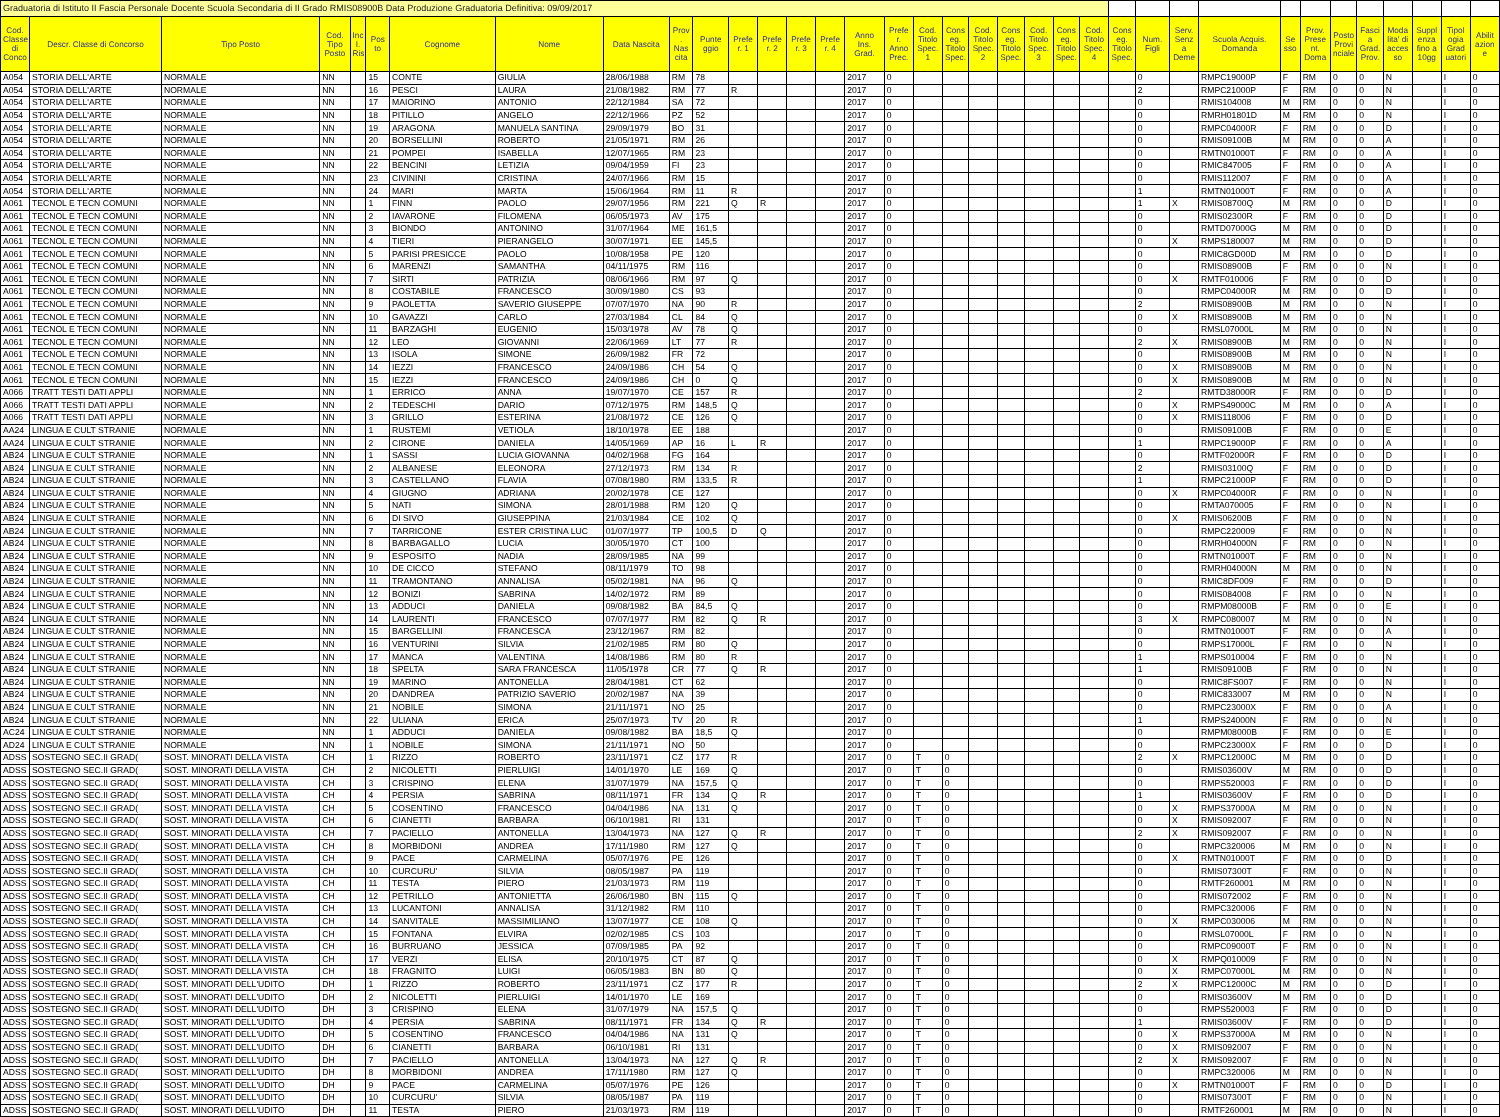| Graduatoria di Istituto II Fascia Personale Docente Scuola Secondaria di II Grado RMIS08900B Data Produzione Graduatoria Definitiva: 09/09/2017 | | | | | | | | | | | | | | | | | | | | | | | | | | | | | | | | | | | |
| Cod. Classe di Conco | Descr. Classe di Concorso | Tipo Posto | Cod. Tipo Posto | Inc I. Ris | Pos to | Cognome | Nome | Data Nascita | Prov . Nas cita | Punte ggio | Prefe r. 1 | Prefe r. 2 | Prefe r. 3 | Prefe r. 4 | Anno Ins. Grad. | Prefe r. Anno Prec. | Cod. Titolo Spec. 1 | Cons eg. Titolo Spec. | Cod. Titolo Spec. 2 | Cons eg. Titolo Spec. | Cod. Titolo Spec. 3 | Cons eg. Titolo Spec. | Cod. Titolo Spec. 4 | Cons eg. Titolo Spec. | Num. Figli | Serv. Senz a Deme | Scuola Acquis. Domanda | Se sso | Prov. Prese nt. Doma | Posto Provi nciale | Fasci a Grad. Prov. | Moda lita' di acces so | Suppl enza fino a 10gg | Tipol ogia Grad uatori | Abilit azion e |
| A054 | STORIA DELL'ARTE | NORMALE | NN | | 15 | CONTE | GIULIA | 28/06/1988 | RM | 78 | | | | | 2017 | 0 | | | | | | | | | 0 | | RMPC19000P | F | RM | 0 | 0 | N | | I | 0 |
| A054 | STORIA DELL'ARTE | NORMALE | NN | | 16 | PESCI | LAURA | 21/08/1982 | RM | 77 | R | | | | 2017 | 0 | | | | | | | | | 2 | | RMPC21000P | F | RM | 0 | 0 | N | | I | 0 |
| A054 | STORIA DELL'ARTE | NORMALE | NN | | 17 | MAIORINO | ANTONIO | 22/12/1984 | SA | 72 | | | | | 2017 | 0 | | | | | | | | | 0 | | RMIS104008 | M | RM | 0 | 0 | N | | I | 0 |
| A054 | STORIA DELL'ARTE | NORMALE | NN | | 18 | PITILLO | ANGELO | 22/12/1966 | PZ | 52 | | | | | 2017 | 0 | | | | | | | | | 0 | | RMRH01801D | M | RM | 0 | 0 | N | | I | 0 |
| A054 | STORIA DELL'ARTE | NORMALE | NN | | 19 | ARAGONA | MANUELA SANTINA | 29/09/1979 | BO | 31 | | | | | 2017 | 0 | | | | | | | | | 0 | | RMPC04000R | F | RM | 0 | 0 | D | | I | 0 |
| A054 | STORIA DELL'ARTE | NORMALE | NN | | 20 | BORSELLINI | ROBERTO | 21/05/1971 | RM | 26 | | | | | 2017 | 0 | | | | | | | | | 0 | | RMIS09100B | M | RM | 0 | 0 | A | | I | 0 |
| A054 | STORIA DELL'ARTE | NORMALE | NN | | 21 | POMPEI | ISABELLA | 12/07/1965 | RM | 23 | | | | | 2017 | 0 | | | | | | | | | 0 | | RMTN01000T | F | RM | 0 | 0 | A | | I | 0 |
| A054 | STORIA DELL'ARTE | NORMALE | NN | | 22 | BENCINI | LETIZIA | 09/04/1959 | FI | 23 | | | | | 2017 | 0 | | | | | | | | | 0 | | RMIC847005 | F | RM | 0 | 0 | A | | I | 0 |
| A054 | STORIA DELL'ARTE | NORMALE | NN | | 23 | CIVININI | CRISTINA | 24/07/1966 | RM | 15 | | | | | 2017 | 0 | | | | | | | | | 0 | | RMIS112007 | F | RM | 0 | 0 | A | | I | 0 |
| A054 | STORIA DELL'ARTE | NORMALE | NN | | 24 | MARI | MARTA | 15/06/1964 | RM | 11 | R | | | | 2017 | 0 | | | | | | | | | 1 | | RMTN01000T | F | RM | 0 | 0 | A | | I | 0 |
| A061 | TECNOL E TECN COMUNI | NORMALE | NN | | 1 | FINN | PAOLO | 29/07/1956 | RM | 221 | Q | R | | | 2017 | 0 | | | | | | | | | 1 | X | RMIS08700Q | M | RM | 0 | 0 | D | | I | 0 |
| A061 | TECNOL E TECN COMUNI | NORMALE | NN | | 2 | IAVARONE | FILOMENA | 06/05/1973 | AV | 175 | | | | | 2017 | 0 | | | | | | | | | 0 | | RMIS02300R | F | RM | 0 | 0 | D | | I | 0 |
| A061 | TECNOL E TECN COMUNI | NORMALE | NN | | 3 | BIONDO | ANTONINO | 31/07/1964 | ME | 161,5 | | | | | 2017 | 0 | | | | | | | | | 0 | | RMTD07000G | M | RM | 0 | 0 | D | | I | 0 |
| A061 | TECNOL E TECN COMUNI | NORMALE | NN | | 4 | TIERI | PIERANGELO | 30/07/1971 | EE | 145,5 | | | | | 2017 | 0 | | | | | | | | | 0 | X | RMPS180007 | M | RM | 0 | 0 | D | | I | 0 |
| A061 | TECNOL E TECN COMUNI | NORMALE | NN | | 5 | PARISI PRESICCE | PAOLO | 10/08/1958 | PE | 120 | | | | | 2017 | 0 | | | | | | | | | 0 | | RMIC8GD00D | M | RM | 0 | 0 | D | | I | 0 |
| A061 | TECNOL E TECN COMUNI | NORMALE | NN | | 6 | MARENZI | SAMANTHA | 04/11/1975 | RM | 116 | | | | | 2017 | 0 | | | | | | | | | 0 | | RMIS08900B | F | RM | 0 | 0 | N | | I | 0 |
| A061 | TECNOL E TECN COMUNI | NORMALE | NN | | 7 | SIRTI | PATRIZIA | 08/06/1966 | RM | 97 | Q | | | | 2017 | 0 | | | | | | | | | 0 | X | RMTF010006 | F | RM | 0 | 0 | D | | I | 0 |
| A061 | TECNOL E TECN COMUNI | NORMALE | NN | | 8 | COSTABILE | FRANCESCO | 30/09/1980 | CS | 93 | | | | | 2017 | 0 | | | | | | | | | 0 | | RMPC04000R | M | RM | 0 | 0 | D | | I | 0 |
| A061 | TECNOL E TECN COMUNI | NORMALE | NN | | 9 | PAOLETTA | SAVERIO GIUSEPPE | 07/07/1970 | NA | 90 | R | | | | 2017 | 0 | | | | | | | | | 2 | | RMIS08900B | M | RM | 0 | 0 | N | | I | 0 |
| A061 | TECNOL E TECN COMUNI | NORMALE | NN | | 10 | GAVAZZI | CARLO | 27/03/1984 | CL | 84 | Q | | | | 2017 | 0 | | | | | | | | | 0 | X | RMIS08900B | M | RM | 0 | 0 | N | | I | 0 |
| A061 | TECNOL E TECN COMUNI | NORMALE | NN | | 11 | BARZAGHI | EUGENIO | 15/03/1978 | AV | 78 | Q | | | | 2017 | 0 | | | | | | | | | 0 | | RMSL07000L | M | RM | 0 | 0 | N | | I | 0 |
| A061 | TECNOL E TECN COMUNI | NORMALE | NN | | 12 | LEO | GIOVANNI | 22/06/1969 | LT | 77 | R | | | | 2017 | 0 | | | | | | | | | 2 | X | RMIS08900B | M | RM | 0 | 0 | N | | I | 0 |
| A061 | TECNOL E TECN COMUNI | NORMALE | NN | | 13 | ISOLA | SIMONE | 26/09/1982 | FR | 72 | | | | | 2017 | 0 | | | | | | | | | 0 | | RMIS08900B | M | RM | 0 | 0 | N | | I | 0 |
| A061 | TECNOL E TECN COMUNI | NORMALE | NN | | 14 | IEZZI | FRANCESCO | 24/09/1986 | CH | 54 | Q | | | | 2017 | 0 | | | | | | | | | 0 | X | RMIS08900B | M | RM | 0 | 0 | N | | I | 0 |
| A061 | TECNOL E TECN COMUNI | NORMALE | NN | | 15 | IEZZI | FRANCESCO | 24/09/1986 | CH | 0 | Q | | | | 2017 | 0 | | | | | | | | | 0 | X | RMIS08900B | M | RM | 0 | 0 | N | | I | 0 |
| A066 | TRATT TESTI DATI APPLI | NORMALE | NN | | 1 | ERRICO | ANNA | 19/07/1970 | CE | 157 | R | | | | 2017 | 0 | | | | | | | | | 2 | | RMTD38000R | F | RM | 0 | 0 | D | | I | 0 |
| A066 | TRATT TESTI DATI APPLI | NORMALE | NN | | 2 | TEDESCHI | DARIO | 07/12/1975 | RM | 148,5 | Q | | | | 2017 | 0 | | | | | | | | | 0 | X | RMPS49000C | M | RM | 0 | 0 | A | | I | 0 |
| A066 | TRATT TESTI DATI APPLI | NORMALE | NN | | 3 | GRILLO | ESTERINA | 21/08/1972 | CE | 126 | Q | | | | 2017 | 0 | | | | | | | | | 0 | X | RMIS118006 | F | RM | 0 | 0 | D | | I | 0 |
| AA24 | LINGUA E CULT STRANIE | NORMALE | NN | | 1 | RUSTEMI | VETIOLA | 18/10/1978 | EE | 188 | | | | | 2017 | 0 | | | | | | | | | 0 | | RMIS09100B | F | RM | 0 | 0 | E | | I | 0 |
| AA24 | LINGUA E CULT STRANIE | NORMALE | NN | | 2 | CIRONE | DANIELA | 14/05/1969 | AP | 16 | L | R | | | 2017 | 0 | | | | | | | | | 1 | | RMPC19000P | F | RM | 0 | 0 | A | | I | 0 |
| AB24 | LINGUA E CULT STRANIE | NORMALE | NN | | 1 | SASSI | LUCIA GIOVANNA | 04/02/1968 | FG | 164 | | | | | 2017 | 0 | | | | | | | | | 0 | | RMTF02000R | F | RM | 0 | 0 | D | | I | 0 |
| AB24 | LINGUA E CULT STRANIE | NORMALE | NN | | 2 | ALBANESE | ELEONORA | 27/12/1973 | RM | 134 | R | | | | 2017 | 0 | | | | | | | | | 2 | | RMIS03100Q | F | RM | 0 | 0 | D | | I | 0 |
| AB24 | LINGUA E CULT STRANIE | NORMALE | NN | | 3 | CASTELLANO | FLAVIA | 07/08/1980 | RM | 133,5 | R | | | | 2017 | 0 | | | | | | | | | 1 | | RMPC21000P | F | RM | 0 | 0 | D | | I | 0 |
| AB24 | LINGUA E CULT STRANIE | NORMALE | NN | | 4 | GIUGNO | ADRIANA | 20/02/1978 | CE | 127 | | | | | 2017 | 0 | | | | | | | | | 0 | X | RMPC04000R | F | RM | 0 | 0 | N | | I | 0 |
| AB24 | LINGUA E CULT STRANIE | NORMALE | NN | | 5 | NATI | SIMONA | 28/01/1988 | RM | 120 | Q | | | | 2017 | 0 | | | | | | | | | 0 | | RMTA070005 | F | RM | 0 | 0 | N | | I | 0 |
| AB24 | LINGUA E CULT STRANIE | NORMALE | NN | | 6 | DI SIVO | GIUSEPPINA | 21/03/1984 | CE | 102 | Q | | | | 2017 | 0 | | | | | | | | | 0 | X | RMIS06200B | F | RM | 0 | 0 | N | | I | 0 |
| AB24 | LINGUA E CULT STRANIE | NORMALE | NN | | 7 | TARRICONE | ESTER CRISTINA LUC | 01/07/1977 | TP | 100,5 | D | Q | | | 2017 | 0 | | | | | | | | | 0 | | RMPC220009 | F | RM | 0 | 0 | N | | I | 0 |
| AB24 | LINGUA E CULT STRANIE | NORMALE | NN | | 8 | BARBAGALLO | LUCIA | 30/05/1970 | CT | 100 | | | | | 2017 | 0 | | | | | | | | | 0 | | RMRH04000N | F | RM | 0 | 0 | N | | I | 0 |
| AB24 | LINGUA E CULT STRANIE | NORMALE | NN | | 9 | ESPOSITO | NADIA | 28/09/1985 | NA | 99 | | | | | 2017 | 0 | | | | | | | | | 0 | | RMTN01000T | F | RM | 0 | 0 | N | | I | 0 |
| AB24 | LINGUA E CULT STRANIE | NORMALE | NN | | 10 | DE CICCO | STEFANO | 08/11/1979 | TO | 98 | | | | | 2017 | 0 | | | | | | | | | 0 | | RMRH04000N | M | RM | 0 | 0 | N | | I | 0 |
| AB24 | LINGUA E CULT STRANIE | NORMALE | NN | | 11 | TRAMONTANO | ANNALISA | 05/02/1981 | NA | 96 | Q | | | | 2017 | 0 | | | | | | | | | 0 | | RMIC8DF009 | F | RM | 0 | 0 | D | | I | 0 |
| AB24 | LINGUA E CULT STRANIE | NORMALE | NN | | 12 | BONIZI | SABRINA | 14/02/1972 | RM | 89 | | | | | 2017 | 0 | | | | | | | | | 0 | | RMIS084008 | F | RM | 0 | 0 | N | | I | 0 |
| AB24 | LINGUA E CULT STRANIE | NORMALE | NN | | 13 | ADDUCI | DANIELA | 09/08/1982 | BA | 84,5 | Q | | | | 2017 | 0 | | | | | | | | | 0 | | RMPM08000B | F | RM | 0 | 0 | E | | I | 0 |
| AB24 | LINGUA E CULT STRANIE | NORMALE | NN | | 14 | LAURENTI | FRANCESCO | 07/07/1977 | RM | 82 | Q | R | | | 2017 | 0 | | | | | | | | | 3 | X | RMPC080007 | M | RM | 0 | 0 | N | | I | 0 |
| AB24 | LINGUA E CULT STRANIE | NORMALE | NN | | 15 | BARGELLINI | FRANCESCA | 23/12/1967 | RM | 82 | | | | | 2017 | 0 | | | | | | | | | 0 | | RMTN01000T | F | RM | 0 | 0 | A | | I | 0 |
| AB24 | LINGUA E CULT STRANIE | NORMALE | NN | | 16 | VENTURINI | SILVIA | 21/02/1985 | RM | 80 | Q | | | | 2017 | 0 | | | | | | | | | 0 | | RMPS17000L | F | RM | 0 | 0 | N | | I | 0 |
| AB24 | LINGUA E CULT STRANIE | NORMALE | NN | | 17 | MANCA | VALENTINA | 14/08/1986 | RM | 80 | R | | | | 2017 | 0 | | | | | | | | | 1 | | RMPS010004 | F | RM | 0 | 0 | N | | I | 0 |
| AB24 | LINGUA E CULT STRANIE | NORMALE | NN | | 18 | SPELTA | SARA FRANCESCA | 11/05/1978 | CR | 77 | Q | R | | | 2017 | 0 | | | | | | | | | 1 | | RMIS09100B | F | RM | 0 | 0 | N | | I | 0 |
| AB24 | LINGUA E CULT STRANIE | NORMALE | NN | | 19 | MARINO | ANTONELLA | 28/04/1981 | CT | 62 | | | | | 2017 | 0 | | | | | | | | | 0 | | RMIC8FS007 | F | RM | 0 | 0 | N | | I | 0 |
| AB24 | LINGUA E CULT STRANIE | NORMALE | NN | | 20 | DANDREA | PATRIZIO SAVERIO | 20/02/1987 | NA | 39 | | | | | 2017 | 0 | | | | | | | | | 0 | | RMIC833007 | M | RM | 0 | 0 | N | | I | 0 |
| AB24 | LINGUA E CULT STRANIE | NORMALE | NN | | 21 | NOBILE | SIMONA | 21/11/1971 | NO | 25 | | | | | 2017 | 0 | | | | | | | | | 0 | | RMPC23000X | F | RM | 0 | 0 | A | | I | 0 |
| AB24 | LINGUA E CULT STRANIE | NORMALE | NN | | 22 | ULIANA | ERICA | 25/07/1973 | TV | 20 | R | | | | 2017 | 0 | | | | | | | | | 1 | | RMPS24000N | F | RM | 0 | 0 | N | | I | 0 |
| AC24 | LINGUA E CULT STRANIE | NORMALE | NN | | 1 | ADDUCI | DANIELA | 09/08/1982 | BA | 18,5 | Q | | | | 2017 | 0 | | | | | | | | | 0 | | RMPM08000B | F | RM | 0 | 0 | E | | I | 0 |
| AD24 | LINGUA E CULT STRANIE | NORMALE | NN | | 1 | NOBILE | SIMONA | 21/11/1971 | NO | 50 | | | | | 2017 | 0 | | | | | | | | | 0 | | RMPC23000X | F | RM | 0 | 0 | D | | I | 0 |
| ADSS | SOSTEGNO SEC.II GRAD( | SOST. MINORATI DELLA VISTA | CH | | 1 | RIZZO | ROBERTO | 23/11/1971 | CZ | 177 | R | | | | 2017 | 0 | T | 0 | | | | | | | 2 | X | RMPC12000C | M | RM | 0 | 0 | D | | I | 0 |
| ADSS | SOSTEGNO SEC.II GRAD( | SOST. MINORATI DELLA VISTA | CH | | 2 | NICOLETTI | PIERLUIGI | 14/01/1970 | LE | 169 | Q | | | | 2017 | 0 | T | 0 | | | | | | | 0 | | RMIS03600V | M | RM | 0 | 0 | D | | I | 0 |
| ADSS | SOSTEGNO SEC.II GRAD( | SOST. MINORATI DELLA VISTA | CH | | 3 | CRISPINO | ELENA | 31/07/1979 | NA | 157,5 | Q | | | | 2017 | 0 | T | 0 | | | | | | | 0 | | RMPS520003 | F | RM | 0 | 0 | D | | I | 0 |
| ADSS | SOSTEGNO SEC.II GRAD( | SOST. MINORATI DELLA VISTA | CH | | 4 | PERSIA | SABRINA | 08/11/1971 | FR | 134 | Q | R | | | 2017 | 0 | T | 0 | | | | | | | 1 | | RMIS03600V | F | RM | 0 | 0 | D | | I | 0 |
| ADSS | SOSTEGNO SEC.II GRAD( | SOST. MINORATI DELLA VISTA | CH | | 5 | COSENTINO | FRANCESCO | 04/04/1986 | NA | 131 | Q | | | | 2017 | 0 | T | 0 | | | | | | | 0 | X | RMPS37000A | M | RM | 0 | 0 | N | | I | 0 |
| ADSS | SOSTEGNO SEC.II GRAD( | SOST. MINORATI DELLA VISTA | CH | | 6 | CIANETTI | BARBARA | 06/10/1981 | RI | 131 | | | | | 2017 | 0 | T | 0 | | | | | | | 0 | X | RMIS092007 | F | RM | 0 | 0 | N | | I | 0 |
| ADSS | SOSTEGNO SEC.II GRAD( | SOST. MINORATI DELLA VISTA | CH | | 7 | PACIELLO | ANTONELLA | 13/04/1973 | NA | 127 | Q | R | | | 2017 | 0 | T | 0 | | | | | | | 2 | X | RMIS092007 | F | RM | 0 | 0 | N | | I | 0 |
| ADSS | SOSTEGNO SEC.II GRAD( | SOST. MINORATI DELLA VISTA | CH | | 8 | MORBIDONI | ANDREA | 17/11/1980 | RM | 127 | Q | | | | 2017 | 0 | T | 0 | | | | | | | 0 | | RMPC320006 | M | RM | 0 | 0 | N | | I | 0 |
| ADSS | SOSTEGNO SEC.II GRAD( | SOST. MINORATI DELLA VISTA | CH | | 9 | PACE | CARMELINA | 05/07/1976 | PE | 126 | | | | | 2017 | 0 | T | 0 | | | | | | | 0 | X | RMTN01000T | F | RM | 0 | 0 | D | | I | 0 |
| ADSS | SOSTEGNO SEC.II GRAD( | SOST. MINORATI DELLA VISTA | CH | | 10 | CURCURU' | SILVIA | 08/05/1987 | PA | 119 | | | | | 2017 | 0 | T | 0 | | | | | | | 0 | | RMIS07300T | F | RM | 0 | 0 | N | | I | 0 |
| ADSS | SOSTEGNO SEC.II GRAD( | SOST. MINORATI DELLA VISTA | CH | | 11 | TESTA | PIERO | 21/03/1973 | RM | 119 | | | | | 2017 | 0 | T | 0 | | | | | | | 0 | | RMTF260001 | M | RM | 0 | 0 | N | | I | 0 |
| ADSS | SOSTEGNO SEC.II GRAD( | SOST. MINORATI DELLA VISTA | CH | | 12 | PETRILLO | ANTONIETTA | 26/06/1980 | BN | 115 | Q | | | | 2017 | 0 | T | 0 | | | | | | | 0 | | RMIS072002 | F | RM | 0 | 0 | N | | I | 0 |
| ADSS | SOSTEGNO SEC.II GRAD( | SOST. MINORATI DELLA VISTA | CH | | 13 | LUCANTONI | ANNALISA | 31/12/1982 | RM | 110 | | | | | 2017 | 0 | T | 0 | | | | | | | 0 | | RMPC320006 | F | RM | 0 | 0 | N | | I | 0 |
| ADSS | SOSTEGNO SEC.II GRAD( | SOST. MINORATI DELLA VISTA | CH | | 14 | SANVITALE | MASSIMILIANO | 13/07/1977 | CE | 108 | Q | | | | 2017 | 0 | T | 0 | | | | | | | 0 | X | RMPC030006 | M | RM | 0 | 0 | N | | I | 0 |
| ADSS | SOSTEGNO SEC.II GRAD( | SOST. MINORATI DELLA VISTA | CH | | 15 | FONTANA | ELVIRA | 02/02/1985 | CS | 103 | | | | | 2017 | 0 | T | 0 | | | | | | | 0 | | RMSL07000L | F | RM | 0 | 0 | N | | I | 0 |
| ADSS | SOSTEGNO SEC.II GRAD( | SOST. MINORATI DELLA VISTA | CH | | 16 | BURRUANO | JESSICA | 07/09/1985 | PA | 92 | | | | | 2017 | 0 | T | 0 | | | | | | | 0 | | RMPC09000T | F | RM | 0 | 0 | N | | I | 0 |
| ADSS | SOSTEGNO SEC.II GRAD( | SOST. MINORATI DELLA VISTA | CH | | 17 | VERZI | ELISA | 20/10/1975 | CT | 87 | Q | | | | 2017 | 0 | T | 0 | | | | | | | 0 | X | RMPQ010009 | F | RM | 0 | 0 | N | | I | 0 |
| ADSS | SOSTEGNO SEC.II GRAD( | SOST. MINORATI DELLA VISTA | CH | | 18 | FRAGNITO | LUIGI | 06/05/1983 | BN | 80 | Q | | | | 2017 | 0 | T | 0 | | | | | | | 0 | X | RMPC07000L | M | RM | 0 | 0 | N | | I | 0 |
| ADSS | SOSTEGNO SEC.II GRAD( | SOST. MINORATI DELL'UDITO | DH | | 1 | RIZZO | ROBERTO | 23/11/1971 | CZ | 177 | R | | | | 2017 | 0 | T | 0 | | | | | | | 2 | X | RMPC12000C | M | RM | 0 | 0 | D | | I | 0 |
| ADSS | SOSTEGNO SEC.II GRAD( | SOST. MINORATI DELL'UDITO | DH | | 2 | NICOLETTI | PIERLUIGI | 14/01/1970 | LE | 169 | | | | | 2017 | 0 | T | 0 | | | | | | | 0 | | RMIS03600V | M | RM | 0 | 0 | D | | I | 0 |
| ADSS | SOSTEGNO SEC.II GRAD( | SOST. MINORATI DELL'UDITO | DH | | 3 | CRISPINO | ELENA | 31/07/1979 | NA | 157,5 | Q | | | | 2017 | 0 | T | 0 | | | | | | | 0 | | RMPS520003 | F | RM | 0 | 0 | D | | I | 0 |
| ADSS | SOSTEGNO SEC.II GRAD( | SOST. MINORATI DELL'UDITO | DH | | 4 | PERSIA | SABRINA | 08/11/1971 | FR | 134 | Q | R | | | 2017 | 0 | T | 0 | | | | | | | 1 | | RMIS03600V | F | RM | 0 | 0 | D | | I | 0 |
| ADSS | SOSTEGNO SEC.II GRAD( | SOST. MINORATI DELL'UDITO | DH | | 5 | COSENTINO | FRANCESCO | 04/04/1986 | NA | 131 | Q | | | | 2017 | 0 | T | 0 | | | | | | | 0 | X | RMPS37000A | M | RM | 0 | 0 | N | | I | 0 |
| ADSS | SOSTEGNO SEC.II GRAD( | SOST. MINORATI DELL'UDITO | DH | | 6 | CIANETTI | BARBARA | 06/10/1981 | RI | 131 | | | | | 2017 | 0 | T | 0 | | | | | | | 0 | X | RMIS092007 | F | RM | 0 | 0 | N | | I | 0 |
| ADSS | SOSTEGNO SEC.II GRAD( | SOST. MINORATI DELL'UDITO | DH | | 7 | PACIELLO | ANTONELLA | 13/04/1973 | NA | 127 | Q | R | | | 2017 | 0 | T | 0 | | | | | | | 2 | X | RMIS092007 | F | RM | 0 | 0 | N | | I | 0 |
| ADSS | SOSTEGNO SEC.II GRAD( | SOST. MINORATI DELL'UDITO | DH | | 8 | MORBIDONI | ANDREA | 17/11/1980 | RM | 127 | Q | | | | 2017 | 0 | T | 0 | | | | | | | 0 | | RMPC320006 | M | RM | 0 | 0 | N | | I | 0 |
| ADSS | SOSTEGNO SEC.II GRAD( | SOST. MINORATI DELL'UDITO | DH | | 9 | PACE | CARMELINA | 05/07/1976 | PE | 126 | | | | | 2017 | 0 | T | 0 | | | | | | | 0 | X | RMTN01000T | F | RM | 0 | 0 | D | | I | 0 |
| ADSS | SOSTEGNO SEC.II GRAD( | SOST. MINORATI DELL'UDITO | DH | | 10 | CURCURU' | SILVIA | 08/05/1987 | PA | 119 | | | | | 2017 | 0 | T | 0 | | | | | | | 0 | | RMIS07300T | F | RM | 0 | 0 | N | | I | 0 |
| ADSS | SOSTEGNO SEC.II GRAD( | SOST. MINORATI DELL'UDITO | DH | | 11 | TESTA | PIERO | 21/03/1973 | RM | 119 | | | | | 2017 | 0 | T | 0 | | | | | | | 0 | | RMTF260001 | M | RM | 0 | 0 | N | | I | 0 |